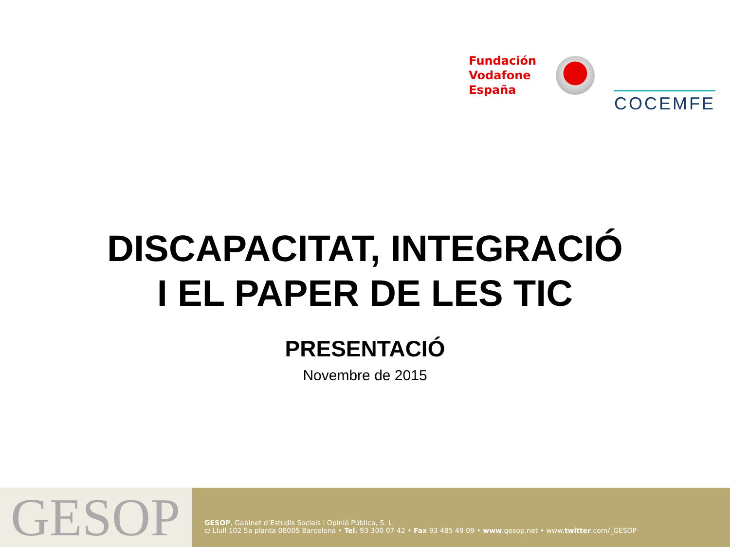Fundación
Vodafone
España
COCEMFE
DISCAPACITAT, INTEGRACIÓ
I EL PAPER DE LES TIC
PRESENTACIÓ
Novembre de 2015
GESOP
GESOP, Gabinet d’Estudis Socials i Opinió Pública, S. L.
c/ Llull 102 5a planta 08005 Barcelona • Tel. 93 300 07 42 • Fax 93 485 49 09 • www.gesop.net • www.twitter.com/_GESOP